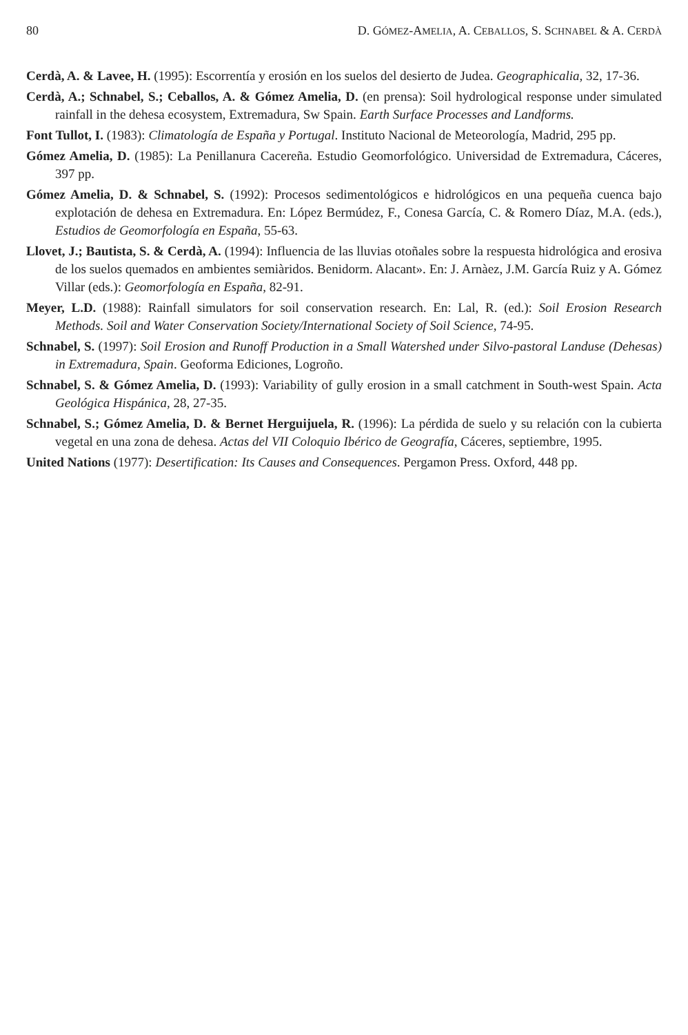80 D. GÓMEZ-AMELIA, A. CEBALLOS, S. SCHNABEL & A. CERDÀ
Cerdà, A. & Lavee, H. (1995): Escorrentía y erosión en los suelos del desierto de Judea. Geographicalia, 32, 17-36.
Cerdà, A.; Schnabel, S.; Ceballos, A. & Gómez Amelia, D. (en prensa): Soil hydrological response under simulated rainfall in the dehesa ecosystem, Extremadura, Sw Spain. Earth Surface Processes and Landforms.
Font Tullot, I. (1983): Climatología de España y Portugal. Instituto Nacional de Meteorología, Madrid, 295 pp.
Gómez Amelia, D. (1985): La Penillanura Cacereña. Estudio Geomorfológico. Universidad de Extremadura, Cáceres, 397 pp.
Gómez Amelia, D. & Schnabel, S. (1992): Procesos sedimentológicos e hidrológicos en una pequeña cuenca bajo explotación de dehesa en Extremadura. En: López Bermúdez, F., Conesa García, C. & Romero Díaz, M.A. (eds.), Estudios de Geomorfología en España, 55-63.
Llovet, J.; Bautista, S. & Cerdà, A. (1994): Influencia de las lluvias otoñales sobre la respuesta hidrológica and erosiva de los suelos quemados en ambientes semiàridos. Benidorm. Alacant». En: J. Arnàez, J.M. García Ruiz y A. Gómez Villar (eds.): Geomorfología en España, 82-91.
Meyer, L.D. (1988): Rainfall simulators for soil conservation research. En: Lal, R. (ed.): Soil Erosion Research Methods. Soil and Water Conservation Society/International Society of Soil Science, 74-95.
Schnabel, S. (1997): Soil Erosion and Runoff Production in a Small Watershed under Silvo-pastoral Landuse (Dehesas) in Extremadura, Spain. Geoforma Ediciones, Logroño.
Schnabel, S. & Gómez Amelia, D. (1993): Variability of gully erosion in a small catchment in South-west Spain. Acta Geológica Hispánica, 28, 27-35.
Schnabel, S.; Gómez Amelia, D. & Bernet Herguijuela, R. (1996): La pérdida de suelo y su relación con la cubierta vegetal en una zona de dehesa. Actas del VII Coloquio Ibérico de Geografía, Cáceres, septiembre, 1995.
United Nations (1977): Desertification: Its Causes and Consequences. Pergamon Press. Oxford, 448 pp.